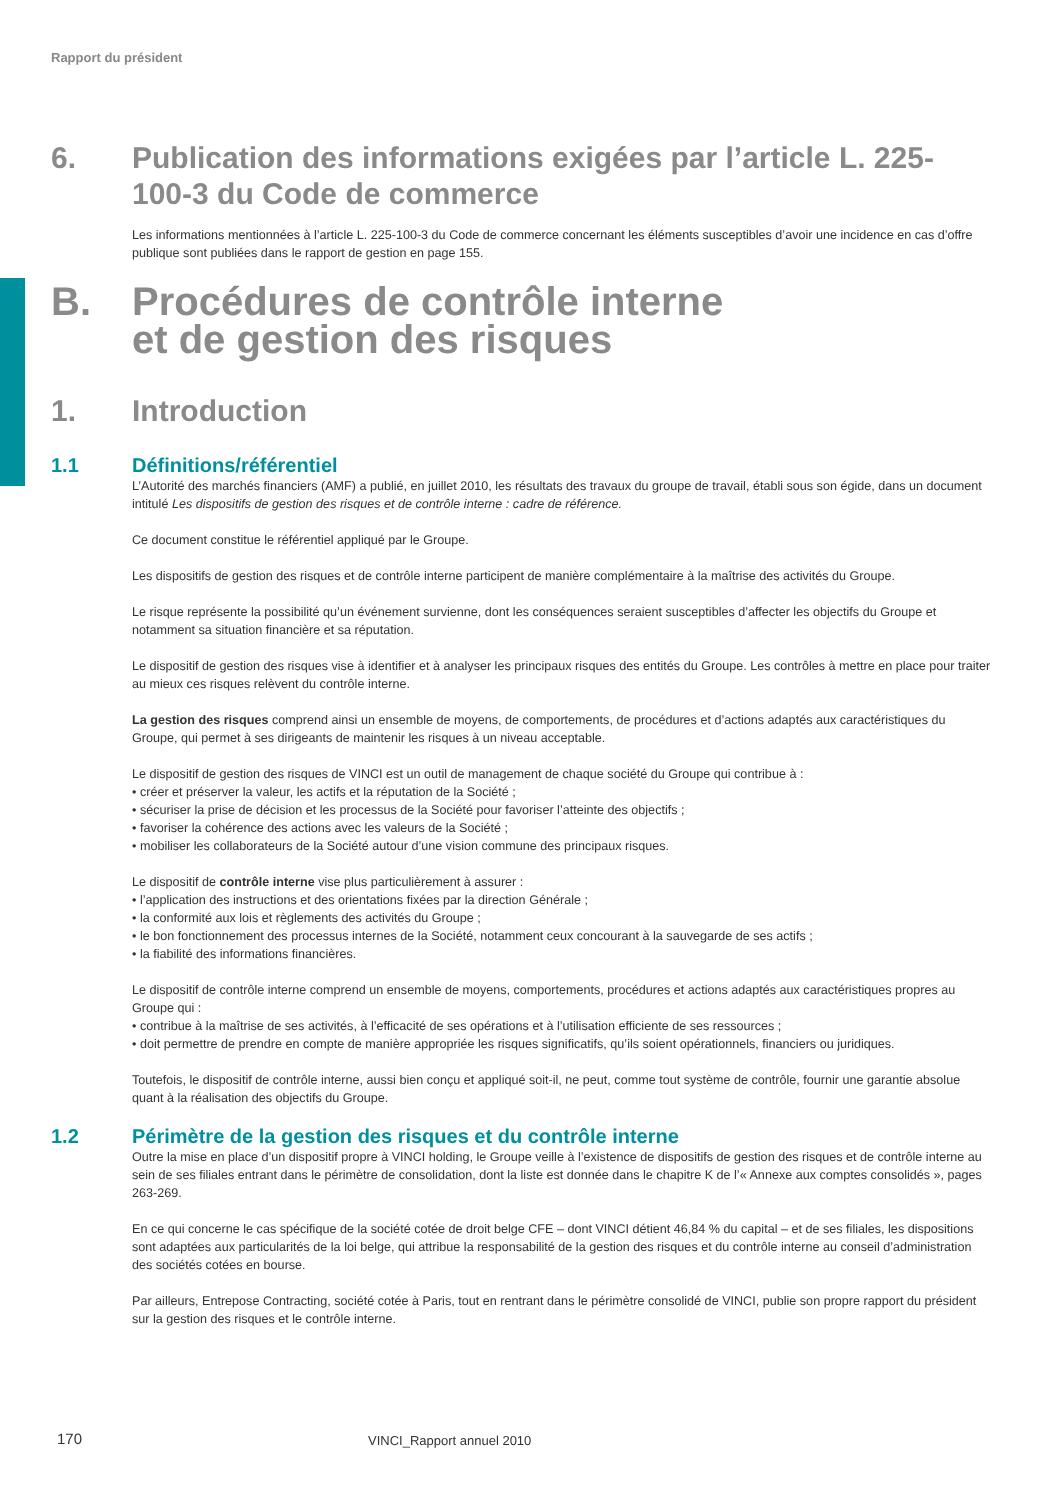Rapport du président
6. Publication des informations exigées par l’article L. 225-100-3 du Code de commerce
Les informations mentionnées à l’article L. 225-100-3 du Code de commerce concernant les éléments susceptibles d’avoir une incidence en cas d’offre publique sont publiées dans le rapport de gestion en page 155.
B. Procédures de contrôle interne
et de gestion des risques
1. Introduction
1.1 Définitions/référentiel
L’Autorité des marchés financiers (AMF) a publié, en juillet 2010, les résultats des travaux du groupe de travail, établi sous son égide, dans un document intitulé Les dispositifs de gestion des risques et de contrôle interne : cadre de référence.
Ce document constitue le référentiel appliqué par le Groupe.
Les dispositifs de gestion des risques et de contrôle interne participent de manière complémentaire à la maîtrise des activités du Groupe.
Le risque représente la possibilité qu’un événement survienne, dont les conséquences seraient susceptibles d’affecter les objectifs du Groupe et notamment sa situation financière et sa réputation.
Le dispositif de gestion des risques vise à identifier et à analyser les principaux risques des entités du Groupe. Les contrôles à mettre en place pour traiter au mieux ces risques relèvent du contrôle interne.
La gestion des risques comprend ainsi un ensemble de moyens, de comportements, de procédures et d’actions adaptés aux caractéristiques du Groupe, qui permet à ses dirigeants de maintenir les risques à un niveau acceptable.
Le dispositif de gestion des risques de VINCI est un outil de management de chaque société du Groupe qui contribue à :
• créer et préserver la valeur, les actifs et la réputation de la Société ;
• sécuriser la prise de décision et les processus de la Société pour favoriser l’atteinte des objectifs ;
• favoriser la cohérence des actions avec les valeurs de la Société ;
• mobiliser les collaborateurs de la Société autour d’une vision commune des principaux risques.
Le dispositif de contrôle interne vise plus particulièrement à assurer :
• l’application des instructions et des orientations fixées par la direction Générale ;
• la conformité aux lois et règlements des activités du Groupe ;
• le bon fonctionnement des processus internes de la Société, notamment ceux concourant à la sauvegarde de ses actifs ;
• la fiabilité des informations financières.
Le dispositif de contrôle interne comprend un ensemble de moyens, comportements, procédures et actions adaptés aux caractéristiques propres au Groupe qui :
• contribue à la maîtrise de ses activités, à l’efficacité de ses opérations et à l’utilisation efficiente de ses ressources ;
• doit permettre de prendre en compte de manière appropriée les risques significatifs, qu’ils soient opérationnels, financiers ou juridiques.
Toutefois, le dispositif de contrôle interne, aussi bien conçu et appliqué soit-il, ne peut, comme tout système de contrôle, fournir une garantie absolue quant à la réalisation des objectifs du Groupe.
1.2 Périmètre de la gestion des risques et du contrôle interne
Outre la mise en place d’un dispositif propre à VINCI holding, le Groupe veille à l’existence de dispositifs de gestion des risques et de contrôle interne au sein de ses filiales entrant dans le périmètre de consolidation, dont la liste est donnée dans le chapitre K de l’« Annexe aux comptes consolidés », pages 263-269.
En ce qui concerne le cas spécifique de la société cotée de droit belge CFE – dont VINCI détient 46,84 % du capital – et de ses filiales, les dispositions sont adaptées aux particularités de la loi belge, qui attribue la responsabilité de la gestion des risques et du contrôle interne au conseil d’administration des sociétés cotées en bourse.
Par ailleurs, Entrepose Contracting, société cotée à Paris, tout en rentrant dans le périmètre consolidé de VINCI, publie son propre rapport du président sur la gestion des risques et le contrôle interne.
170 VINCI_Rapport annuel 2010